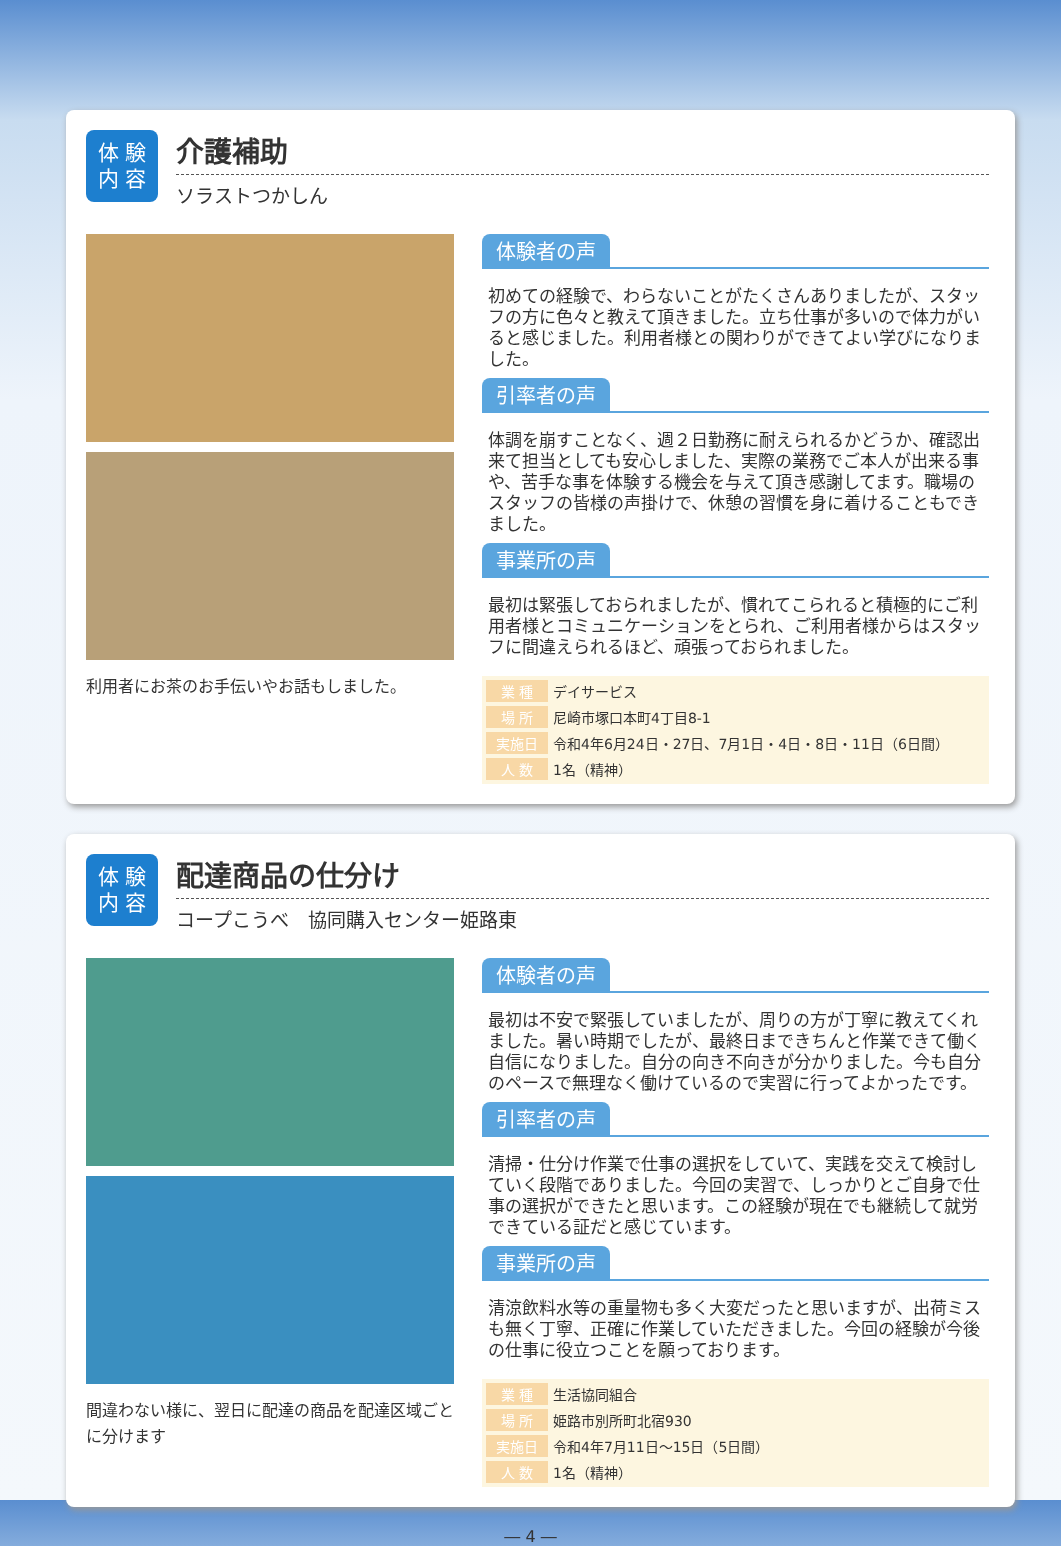体 験
内 容
介護補助
ソラストつかしん
利用者にお茶のお手伝いやお話もしました。
体験者の声
初めての経験で、わらないことがたくさんありましたが、スタッフの方に色々と教えて頂きました。立ち仕事が多いので体力がいると感じました。利用者様との関わりができてよい学びになりました。
引率者の声
体調を崩すことなく、週２日勤務に耐えられるかどうか、確認出来て担当としても安心しました、実際の業務でご本人が出来る事や、苦手な事を体験する機会を与えて頂き感謝してます。職場のスタッフの皆様の声掛けで、休憩の習慣を身に着けることもできました。
事業所の声
最初は緊張しておられましたが、慣れてこられると積極的にご利用者様とコミュニケーションをとられ、ご利用者様からはスタッフに間違えられるほど、頑張っておられました。
| 業 種 | デイサービス |
| 場 所 | 尼崎市塚口本町4丁目8-1 |
| 実施日 | 令和4年6月24日・27日、7月1日・4日・8日・11日（6日間） |
| 人 数 | 1名（精神） |
体 験
内 容
配達商品の仕分け
コープこうべ　協同購入センター姫路東
間違わない様に、翌日に配達の商品を配達区域ごとに分けます
体験者の声
最初は不安で緊張していましたが、周りの方が丁寧に教えてくれました。暑い時期でしたが、最終日まできちんと作業できて働く自信になりました。自分の向き不向きが分かりました。今も自分のペースで無理なく働けているので実習に行ってよかったです。
引率者の声
清掃・仕分け作業で仕事の選択をしていて、実践を交えて検討していく段階でありました。今回の実習で、しっかりとご自身で仕事の選択ができたと思います。この経験が現在でも継続して就労できている証だと感じています。
事業所の声
清涼飲料水等の重量物も多く大変だったと思いますが、出荷ミスも無く丁寧、正確に作業していただきました。今回の経験が今後の仕事に役立つことを願っております。
| 業 種 | 生活協同組合 |
| 場 所 | 姫路市別所町北宿930 |
| 実施日 | 令和4年7月11日～15日（5日間） |
| 人 数 | 1名（精神） |
― 4 ―